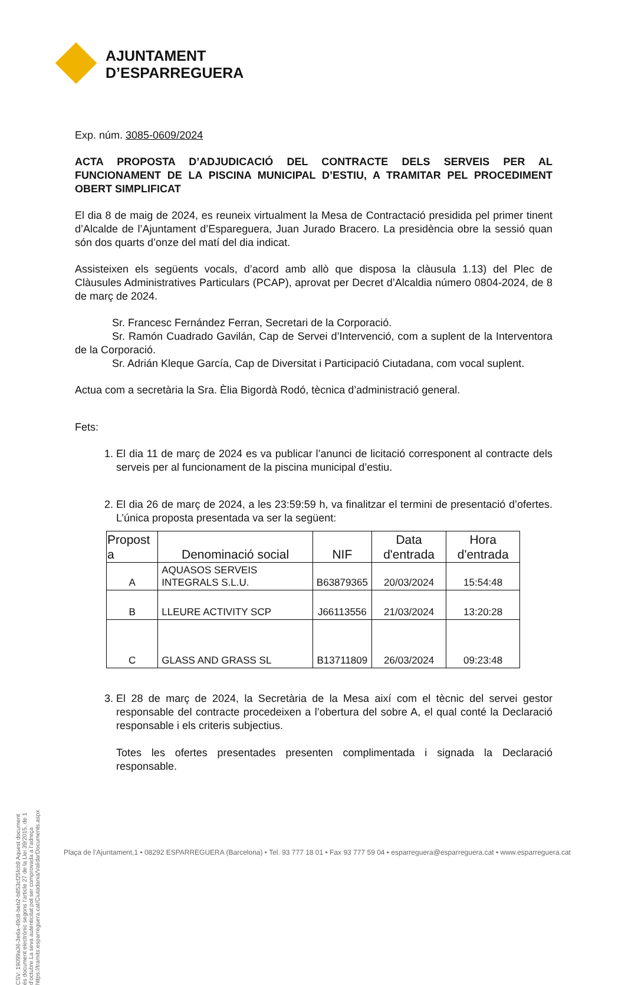AJUNTAMENT
D’ESPARREGUERA
Exp. núm. 3085-0609/2024
ACTA PROPOSTA D’ADJUDICACIÓ DEL CONTRACTE DELS SERVEIS PER AL FUNCIONAMENT DE LA PISCINA MUNICIPAL D’ESTIU, A TRAMITAR PEL PROCEDIMENT OBERT SIMPLIFICAT
El dia 8 de maig de 2024, es reuneix virtualment la Mesa de Contractació presidida pel primer tinent d’Alcalde de l’Ajuntament d’Espareguera, Juan Jurado Bracero. La presidència obre la sessió quan són dos quarts d’onze del matí del dia indicat.
Assisteixen els següents vocals, d’acord amb allò que disposa la clàusula 1.13) del Plec de Clàusules Administratives Particulars (PCAP), aprovat per Decret d’Alcaldia número 0804-2024, de 8 de març de 2024.
Sr. Francesc Fernández Ferran, Secretari de la Corporació.
Sr. Ramón Cuadrado Gavilán, Cap de Servei d’Intervenció, com a suplent de la Interventora de la Corporació.
Sr. Adrián Kleque García, Cap de Diversitat i Participació Ciutadana, com vocal suplent.
Actua com a secretària la Sra. Èlia Bigordà Rodó, tècnica d’administració general.
Fets:
1. El dia 11 de març de 2024 es va publicar l’anunci de licitació corresponent al contracte dels serveis per al funcionament de la piscina municipal d’estiu.
2. El dia 26 de març de 2024, a les 23:59:59 h, va finalitzar el termini de presentació d’ofertes. L’única proposta presentada va ser la següent:
| Propost a | Denominació social | NIF | Data d'entrada | Hora d'entrada |
| --- | --- | --- | --- | --- |
| A | AQUASOS SERVEIS INTEGRALS S.L.U. | B63879365 | 20/03/2024 | 15:54:48 |
| B | LLEURE ACTIVITY SCP | J66113556 | 21/03/2024 | 13:20:28 |
| C | GLASS AND GRASS SL | B13711809 | 26/03/2024 | 09:23:48 |
3. El 28 de març de 2024, la Secretària de la Mesa així com el tècnic del servei gestor responsable del contracte procedeixen a l’obertura del sobre A, el qual conté la Declaració responsable i els criteris subjectius.
Totes les ofertes presentades presenten complimentada i signada la Declaració responsable.
CSV: 19099a36-3e6a-49c8-beb2-b853cf25fcb9 Aquest document és document electrònic segons l’article 27 de la Llei 39/2015, de 1 d’octubre.La seva autenticitat pot ser comprovada a l’adreça https://tramits.esparreguera.cat/Ciutadania/ValidarDocuments.aspx
Plaça de l’Ajuntament,1 • 08292 ESPARREGUERA (Barcelona) • Tel. 93 777 18 01 • Fax 93 777 59 04 • esparreguera@esparreguera.cat • www.esparreguera.cat